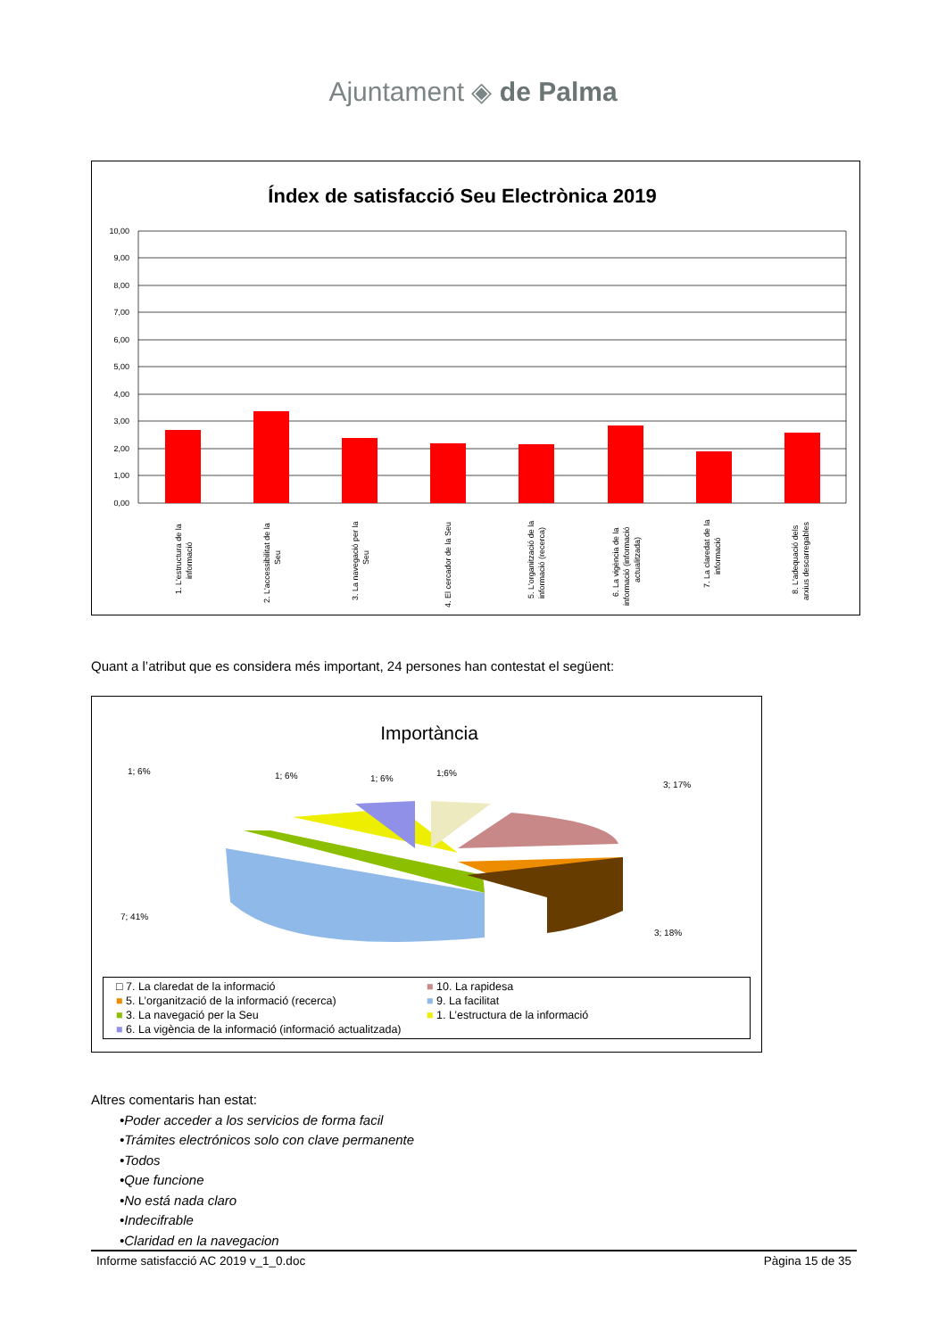Ajuntament ◈ de Palma
Índex de satisfacció Seu Electrònica 2019
10,00
9,00
8,00
7,00
6,00
5,00
4,00
3,00
2,00
1,00
0,00
1. L'estructura de la
informació
2. L'accessibilitat de la
Seu
3. La navegació per la
Seu
4. El cercador de la Seu
5. L'organització de la
informació (recerca)
6. La vigència de la
informació (informació
actualitzada)
7. La claredat de la
informació
8. L'adequació dels
arxius descarregables
Quant a l’atribut que es considera més important, 24 persones han contestat el següent:
Importància
1; 6%
1; 6%
1; 6%
1;6%
3; 17%
7; 41%
3; 18%
□ 7. La claredat de la informació ■ 10. La rapidesa ■ 5. L’organització de la informació (recerca) ■ 9. La facilitat ■ 3. La navegació per la Seu ■ 1. L’estructura de la informació ■ 6. La vigència de la informació (informació actualitzada)
Altres comentaris han estat:
•Poder acceder a los servicios de forma facil
•Trámites electrónicos solo con clave permanente
•Todos
•Que funcione
•No está nada claro
•Indecifrable
•Claridad en la navegacion
Informe satisfacció AC 2019 v_1_0.doc Pàgina 15 de 35